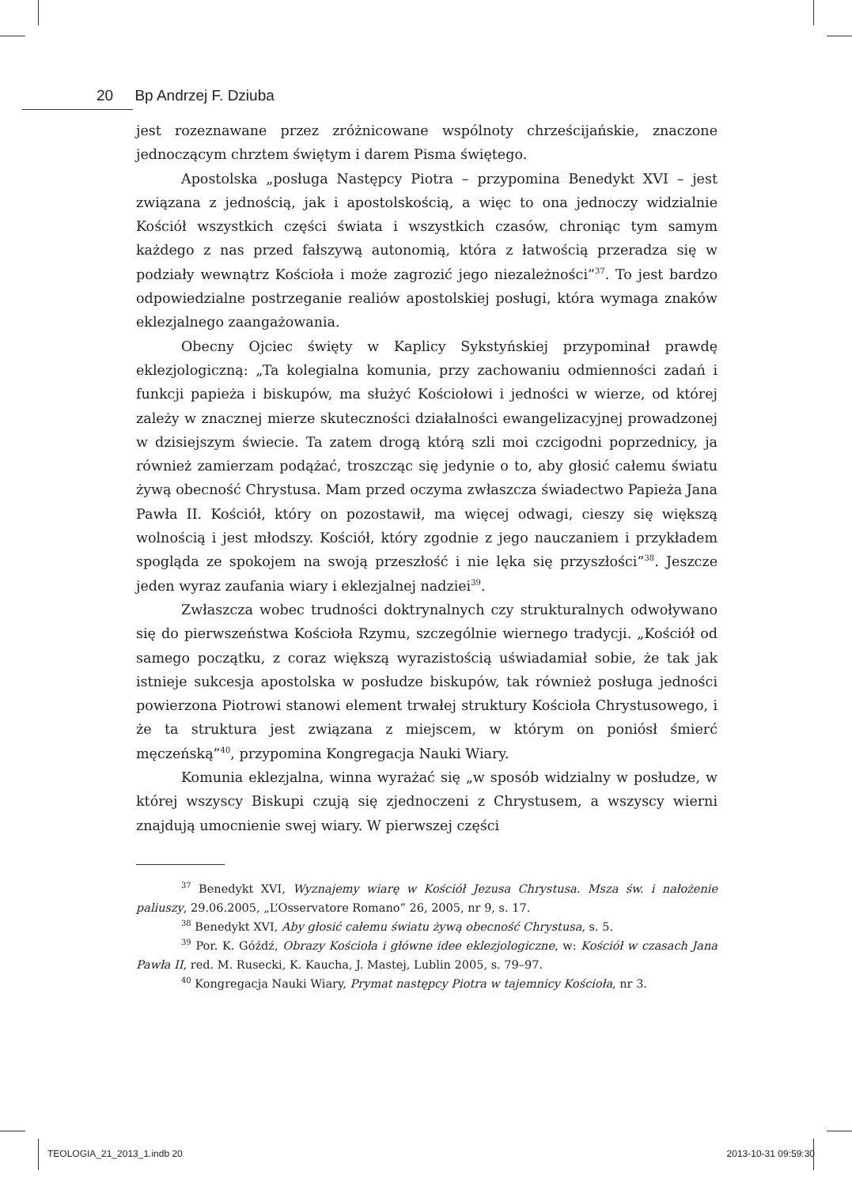20 Bp Andrzej F. Dziuba
jest rozeznawane przez zróżnicowane wspólnoty chrześcijańskie, znaczone jednoczącym chrztem świętym i darem Pisma świętego.
Apostolska „posługa Następcy Piotra – przypomina Benedykt XVI – jest związana z jednością, jak i apostolskością, a więc to ona jednoczy widzialnie Kościół wszystkich części świata i wszystkich czasów, chroniąc tym samym każdego z nas przed fałszywą autonomią, która z łatwością przeradza się w podziały wewnątrz Kościoła i może zagrozić jego niezależności”<sup>37</sup>. To jest bardzo odpowiedzialne postrzeganie realiów apostolskiej posługi, która wymaga znaków eklezjalnego zaangażowania.
Obecny Ojciec święty w Kaplicy Sykstyńskiej przypominał prawdę eklezjologiczną: „Ta kolegialna komunia, przy zachowaniu odmienności zadań i funkcji papieża i biskupów, ma służyć Kościołowi i jedności w wierze, od której zależy w znacznej mierze skuteczności działalności ewangelizacyjnej prowadzonej w dzisiejszym świecie. Ta zatem drogą którą szli moi czcigodni poprzednicy, ja również zamierzam podążać, troszcząc się jedynie o to, aby głosić całemu światu żywą obecność Chrystusa. Mam przed oczyma zwłaszcza świadectwo Papieża Jana Pawła II. Kościół, który on pozostawił, ma więcej odwagi, cieszy się większą wolnością i jest młodszy. Kościół, który zgodnie z jego nauczaniem i przykładem spogląda ze spokojem na swoją przeszłość i nie lęka się przyszłości”<sup>38</sup>. Jeszcze jeden wyraz zaufania wiary i eklezjalnej nadziei<sup>39</sup>.
Zwłaszcza wobec trudności doktrynalnych czy strukturalnych odwoływano się do pierwszeństwa Kościoła Rzymu, szczególnie wiernego tradycji. „Kościół od samego początku, z coraz większą wyrazistością uświadamiał sobie, że tak jak istnieje sukcesja apostolska w posłudze biskupów, tak również posługa jedności powierzona Piotrowi stanowi element trwałej struktury Kościoła Chrystusowego, i że ta struktura jest związana z miejscem, w którym on poniósł śmierć męczeńską”<sup>40</sup>, przypomina Kongregacja Nauki Wiary.
Komunia eklezjalna, winna wyrażać się „w sposób widzialny w posłudze, w której wszyscy Biskupi czują się zjednoczeni z Chrystusem, a wszyscy wierni znajdują umocnienie swej wiary. W pierwszej części
<sup>37</sup> Benedykt XVI, Wyznajemy wiarę w Kościół Jezusa Chrystusa. Msza św. i nałożenie paliuszy, 29.06.2005, „L’Osservatore Romano” 26, 2005, nr 9, s. 17.
<sup>38</sup> Benedykt XVI, Aby głosić całemu światu żywą obecność Chrystusa, s. 5.
<sup>39</sup> Por. K. Góźdź, Obrazy Kościoła i główne idee eklezjologiczne, w: Kościół w czasach Jana Pawła II, red. M. Rusecki, K. Kaucha, J. Mastej, Lublin 2005, s. 79–97.
<sup>40</sup> Kongregacja Nauki Wiary, Prymat następcy Piotra w tajemnicy Kościoła, nr 3.
TEOLOGIA_21_2013_1.indb 20 2013-10-31 09:59:30